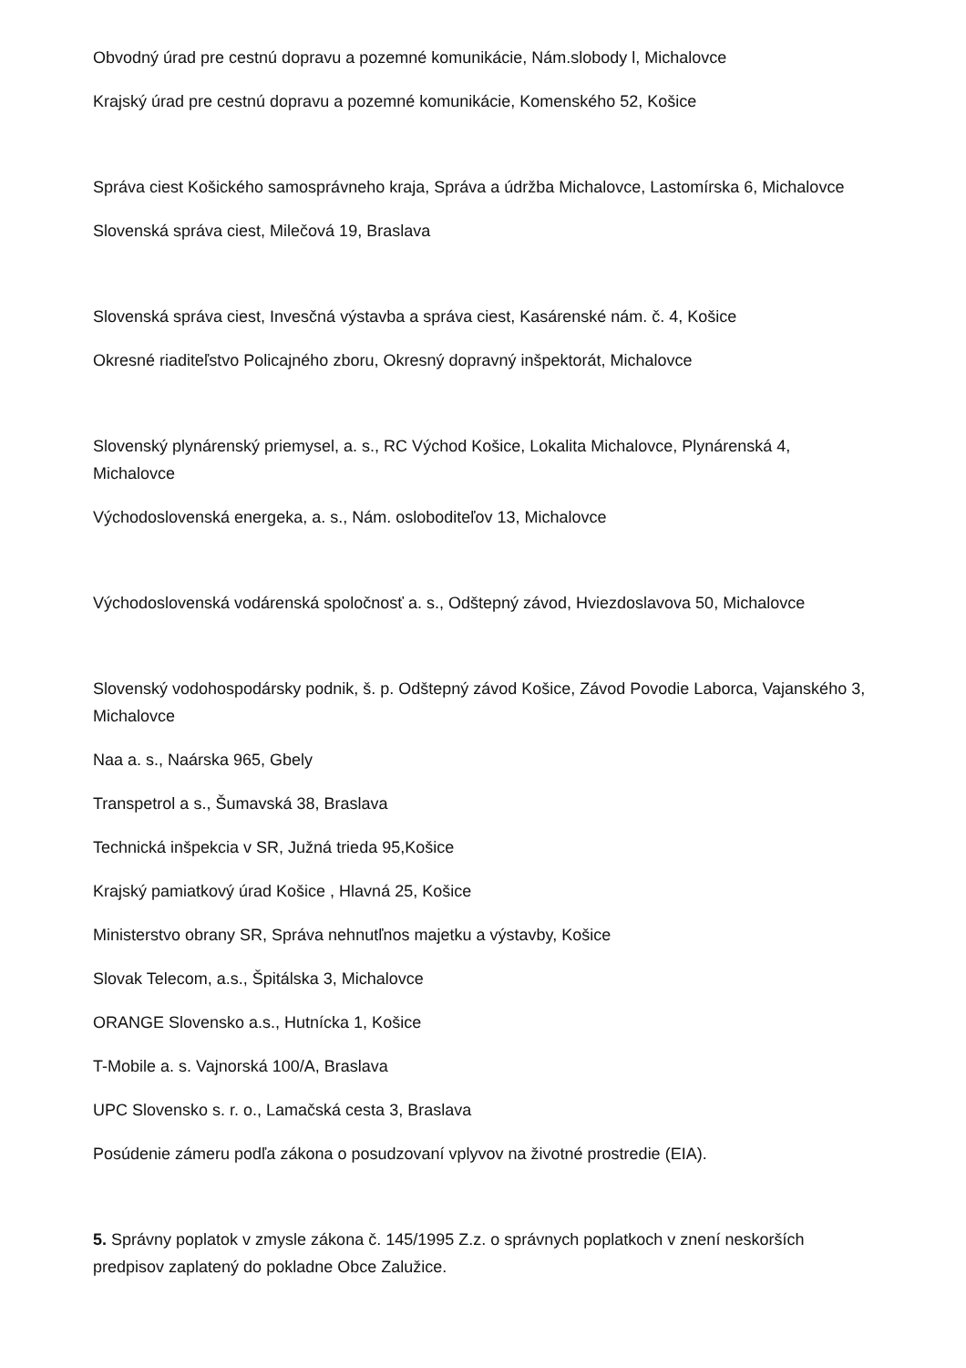Obvodný úrad pre cestnú dopravu a pozemné komunikácie, Nám.slobody l, Michalovce
Krajský úrad pre cestnú dopravu a pozemné komunikácie, Komenského 52, Košice
Správa ciest Košického samosprávneho kraja, Správa a údržba Michalovce, Lastomírska 6, Michalovce
Slovenská správa ciest, Milečová 19, Braslava
Slovenská správa ciest, Invesčná výstavba a správa ciest, Kasárenské nám. č. 4, Košice
Okresné riaditeľstvo Policajného zboru, Okresný dopravný inšpektorát, Michalovce
Slovenský plynárenský priemysel, a. s., RC Východ Košice, Lokalita Michalovce, Plynárenská 4, Michalovce
Východoslovenská energeka, a. s., Nám. osloboditeľov 13, Michalovce
Východoslovenská vodárenská spoločnosť a. s., Odštepný závod, Hviezdoslavova 50, Michalovce
Slovenský vodohospodársky podnik, š. p. Odštepný závod Košice, Závod Povodie Laborca, Vajanského 3, Michalovce
Naa a. s., Naárska 965, Gbely
Transpetrol a s., Šumavská 38, Braslava
Technická inšpekcia v SR, Južná trieda 95,Košice
Krajský pamiatkový úrad Košice , Hlavná 25, Košice
Ministerstvo obrany SR, Správa nehnutľnos majetku a výstavby, Košice
Slovak Telecom, a.s., Špitálska 3, Michalovce
ORANGE Slovensko a.s., Hutnícka 1, Košice
T-Mobile a. s. Vajnorská 100/A, Braslava
UPC Slovensko s. r. o., Lamačská cesta 3, Braslava
Posúdenie zámeru podľa zákona o posudzovaní vplyvov na životné prostredie (EIA).
5. Správny poplatok v zmysle zákona č. 145/1995 Z.z. o správnych poplatkoch v znení neskorších predpisov zaplatený do pokladne Obce Zalužice.